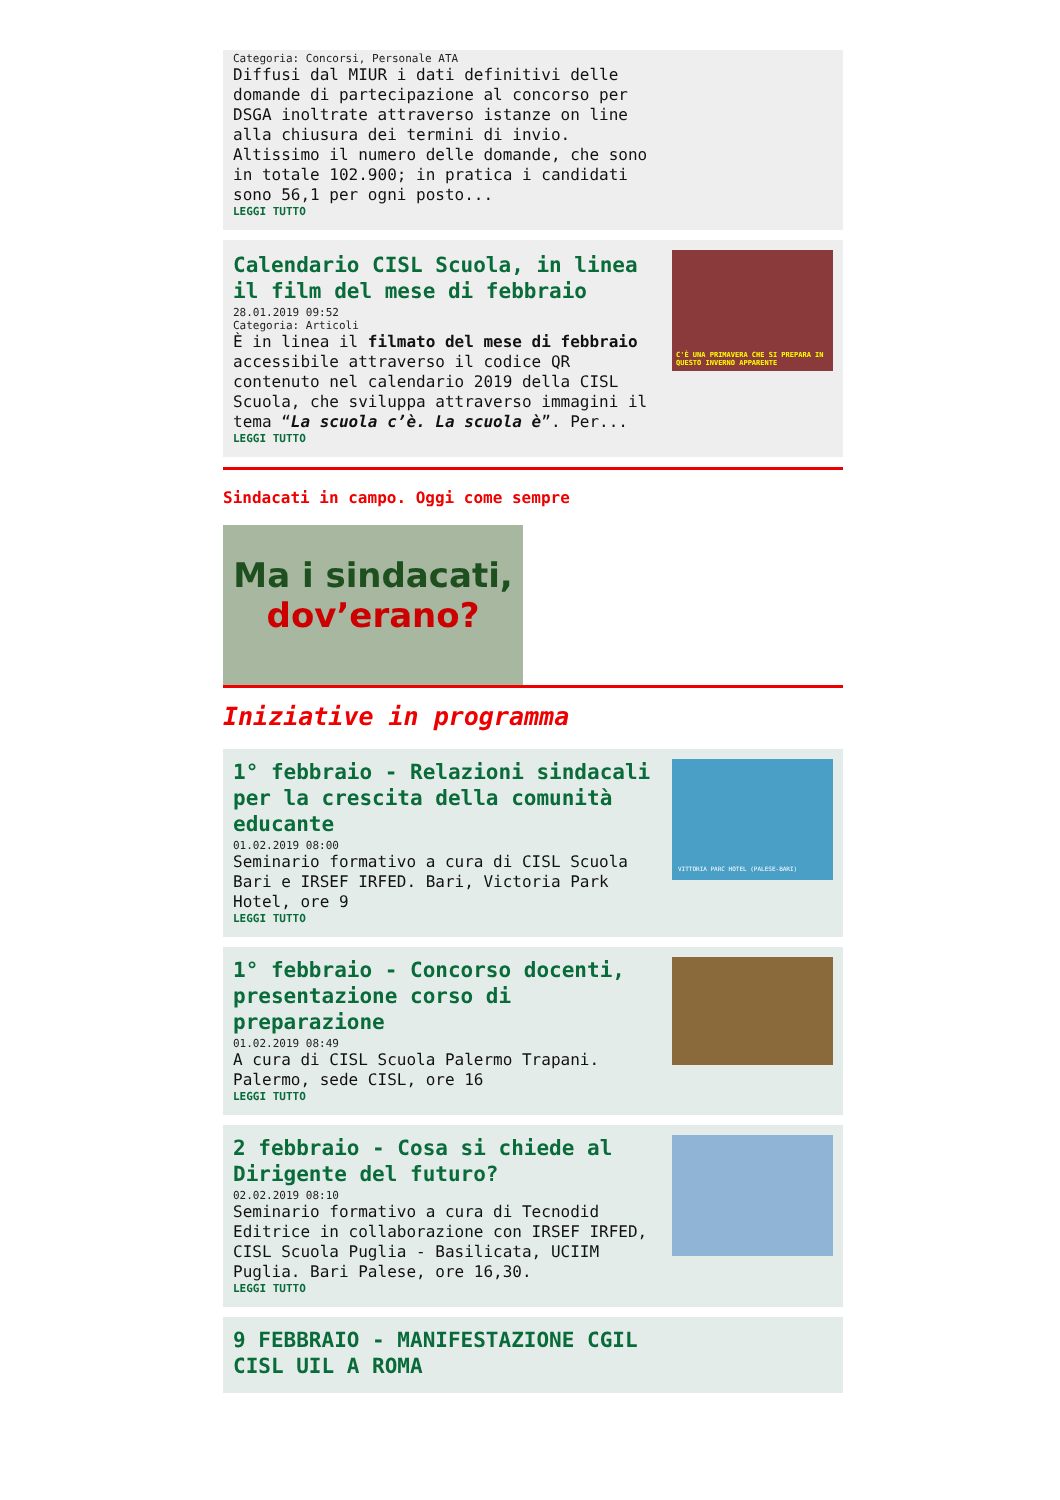Categoria: Concorsi, Personale ATA
Diffusi dal MIUR i dati definitivi delle domande di partecipazione al concorso per DSGA inoltrate attraverso istanze on line alla chiusura dei termini di invio.
Altissimo il numero delle domande, che sono in totale 102.900; in pratica i candidati sono 56,1 per ogni posto...
LEGGI TUTTO
Calendario CISL Scuola, in linea il film del mese di febbraio
28.01.2019 09:52
Categoria: Articoli
È in linea il filmato del mese di febbraio accessibile attraverso il codice QR contenuto nel calendario 2019 della CISL Scuola, che sviluppa attraverso immagini il tema “La scuola c’è. La scuola è”. Per...
LEGGI TUTTO
C'È UNA PRIMAVERA CHE SI PREPARA IN QUESTO INVERNO APPARENTE
Sindacati in campo. Oggi come sempre
Ma i sindacati,
dov’erano?
Iniziative in programma
1° febbraio - Relazioni sindacali per la crescita della comunità educante
01.02.2019 08:00
Seminario formativo a cura di CISL Scuola Bari e IRSEF IRFED. Bari, Victoria Park Hotel, ore 9
LEGGI TUTTO
VITTORIA PARC HOTEL (PALESE-BARI)
1° febbraio - Concorso docenti, presentazione corso di preparazione
01.02.2019 08:49
A cura di CISL Scuola Palermo Trapani. Palermo, sede CISL, ore 16
LEGGI TUTTO
2 febbraio - Cosa si chiede al Dirigente del futuro?
02.02.2019 08:10
Seminario formativo a cura di Tecnodid Editrice in collaborazione con IRSEF IRFED, CISL Scuola Puglia - Basilicata, UCIIM Puglia. Bari Palese, ore 16,30.
LEGGI TUTTO
9 FEBBRAIO - MANIFESTAZIONE CGIL CISL UIL A ROMA